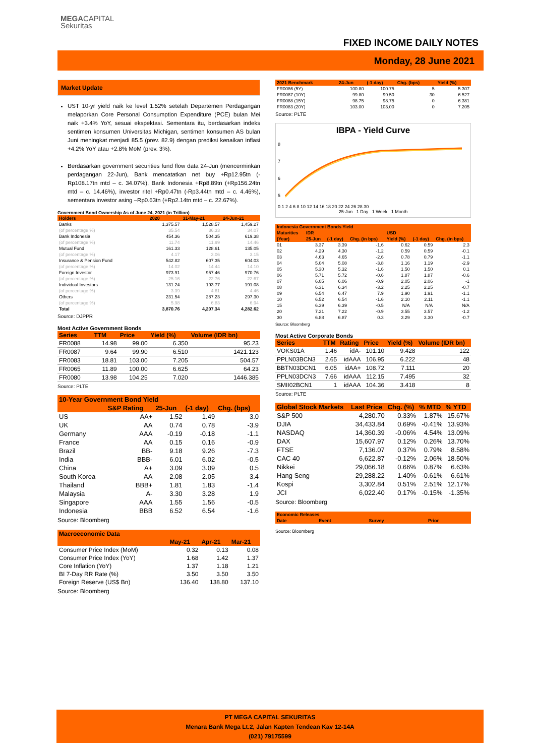MEGACAPITAL
Sekuritas
FIXED INCOME DAILY NOTES
Monday, 28 June 2021
Market Update
UST 10-yr yield naik ke level 1.52% setelah Departemen Perdagangan melaporkan Core Personal Consumption Expenditure (PCE) bulan Mei naik +3.4% YoY, sesuai ekspektasi. Sementara itu, berdasarkan indeks sentimen konsumen Universitas Michigan, sentimen konsumen AS bulan Juni meningkat menjadi 85.5 (prev. 82.9) dengan prediksi kenaikan inflasi +4.2% YoY atau +2.8% MoM (prev. 3%).
Berdasarkan government securities fund flow data 24-Jun (mencerminkan perdagangan 22-Jun), Bank mencatatkan net buy +Rp12.95tn (-Rp108.17tn mtd – c. 34.07%), Bank Indonesia +Rp8.89tn (+Rp156.24tn mtd – c. 14.46%), investor ritel +Rp0.47tn (-Rp3.44tn mtd – c. 4.46%), sementara investor asing –Rp0.63tn (+Rp2.14tn mtd – c. 22.67%).
Government Bond Ownership As of June 24, 2021 (in Trillion)
| Holders | 2020 | 31-May-21 | 24-Jun-21 |
| --- | --- | --- | --- |
| Banks | 1,375.57 | 1,528.57 | 1,459.27 |
| (of percentage %) | 35.54 | 36.33 | 34.07 |
| Bank Indonesia | 454.36 | 504.35 | 619.38 |
| (of percentage %) | 11.74 | 11.99 | 14.46 |
| Mutual Fund | 161.33 | 128.61 | 135.05 |
| (of percentage %) | 4.17 | 3.06 | 3.15 |
| Insurance & Pension Fund | 542.82 | 607.35 | 604.03 |
| (of percentage %) | 14.02 | 14.44 | 14.10 |
| Foreign Investor | 973.91 | 957.46 | 970.76 |
| (of percentage %) | 25.16 | 22.76 | 22.67 |
| Individual Investors | 131.24 | 193.77 | 191.08 |
| (of percentage %) | 3.39 | 4.61 | 4.46 |
| Others | 231.54 | 287.23 | 297.30 |
| (of percentage %) | 5.98 | 6.83 | 6.94 |
| Total | 3,870.76 | 4,207.34 | 4,282.62 |
Source: DJPPR
Most Active Government Bonds
| Series | TTM | Price | Yield (%) | Volume (IDR bn) |
| --- | --- | --- | --- | --- |
| FR0088 | 14.98 | 99.00 | 6.350 | 95.23 |
| FR0087 | 9.64 | 99.90 | 6.510 | 1421.123 |
| FR0083 | 18.81 | 103.00 | 7.205 | 504.57 |
| FR0065 | 11.89 | 100.00 | 6.625 | 64.23 |
| FR0080 | 13.98 | 104.25 | 7.020 | 1446.385 |
Source: PLTE
| 10-Year Government Bond Yield | | | | |
| --- | --- | --- | --- | --- |
| | S&P Rating | 25-Jun | (-1 day) | Chg. (bps) |
| US | AA+ | 1.52 | 1.49 | 3.0 |
| UK | AA | 0.74 | 0.78 | -3.9 |
| Germany | AAA | -0.19 | -0.18 | -1.1 |
| France | AA | 0.15 | 0.16 | -0.9 |
| Brazil | BB- | 9.18 | 9.26 | -7.3 |
| India | BBB- | 6.01 | 6.02 | -0.5 |
| China | A+ | 3.09 | 3.09 | 0.5 |
| South Korea | AA | 2.08 | 2.05 | 3.4 |
| Thailand | BBB+ | 1.81 | 1.83 | -1.4 |
| Malaysia | A- | 3.30 | 3.28 | 1.9 |
| Singapore | AAA | 1.55 | 1.56 | -0.5 |
| Indonesia | BBB | 6.52 | 6.54 | -1.6 |
Source: Bloomberg
| Macroeconomic Data | | | |
| --- | --- | --- | --- |
| | May-21 | Apr-21 | Mar-21 |
| Consumer Price Index (MoM) | 0.32 | 0.13 | 0.08 |
| Consumer Price Index (YoY) | 1.68 | 1.42 | 1.37 |
| Core Inflation (YoY) | 1.37 | 1.18 | 1.21 |
| BI 7-Day RR Rate (%) | 3.50 | 3.50 | 3.50 |
| Foreign Reserve (US$ Bn) | 136.40 | 138.80 | 137.10 |
Source: Bloomberg
| 2021 Benchmark | 24-Jun | (-1 day) | Chg. (bps) | Yield (%) |
| --- | --- | --- | --- | --- |
| FR0086 (5Y) | 100.80 | 100.75 | 5 | 5.307 |
| FR0087 (10Y) | 99.80 | 99.50 | 30 | 6.527 |
| FR0088 (15Y) | 98.75 | 98.75 | 0 | 6.381 |
| FR0083 (20Y) | 103.00 | 103.00 | 0 | 7.205 |
Source: PLTE
IBPA - Yield Curve
8
7
6
5
0.1 2 4 6 8 10 12 14 16 18 20 22 24 26 28 30
25-Jun 1 Day 1 Week 1 Month
| Indonesia Government Bonds Yield | | | | | | |
| --- | --- | --- | --- | --- | --- | --- |
| Maturities | IDR | | | USD | | |
| (Year) | 25-Jun | (-1 day) | Chg. (in bps) | Yield (%) | (-1 day) | Chg. (in bps) |
| 01 | 3.37 | 3.39 | -1.6 | 0.62 | 0.59 | 2.3 |
| 02 | 4.29 | 4.30 | -1.2 | 0.59 | 0.59 | -0.1 |
| 03 | 4.63 | 4.65 | -2.6 | 0.78 | 0.79 | -1.1 |
| 04 | 5.04 | 5.08 | -3.8 | 1.16 | 1.19 | -2.9 |
| 05 | 5.30 | 5.32 | -1.6 | 1.50 | 1.50 | 0.1 |
| 06 | 5.71 | 5.72 | -0.6 | 1.87 | 1.87 | -0.6 |
| 07 | 6.05 | 6.06 | -0.9 | 2.05 | 2.06 | -1 |
| 08 | 6.31 | 6.34 | -3.2 | 2.25 | 2.25 | -0.7 |
| 09 | 6.54 | 6.47 | 7.9 | 1.90 | 1.91 | -1.1 |
| 10 | 6.52 | 6.54 | -1.6 | 2.10 | 2.11 | -1.1 |
| 15 | 6.39 | 6.39 | -0.5 | N/A | N/A | N/A |
| 20 | 7.21 | 7.22 | -0.9 | 3.55 | 3.57 | -1.2 |
| 30 | 6.88 | 6.87 | 0.3 | 3.29 | 3.30 | -0.7 |
Source: Bloomberg
Most Active Corporate Bonds
| Series | TTM | Rating | Price | Yield (%) | Volume (IDR bn) |
| --- | --- | --- | --- | --- | --- |
| VOKS01A | 1.46 | idA- | 101.10 | 9.428 | 122 |
| PPLN03BCN3 | 2.65 | idAAA | 106.95 | 6.222 | 48 |
| BBTN03DCN1 | 6.05 | idAA+ | 108.72 | 7.111 | 20 |
| PPLN03DCN3 | 7.66 | idAAA | 112.15 | 7.495 | 32 |
| SMII02BCN1 | 1 | idAAA | 104.36 | 3.418 | 8 |
Source: PLTE
| Global Stock Markets | Last Price | Chg. (%) | % MTD | % YTD |
| --- | --- | --- | --- | --- |
| S&P 500 | 4,280.70 | 0.33% | 1.87% | 15.67% |
| DJIA | 34,433.84 | 0.69% | -0.41% | 13.93% |
| NASDAQ | 14,360.39 | -0.06% | 4.54% | 13.09% |
| DAX | 15,607.97 | 0.12% | 0.26% | 13.70% |
| FTSE | 7,136.07 | 0.37% | 0.79% | 8.58% |
| CAC 40 | 6,622.87 | -0.12% | 2.06% | 18.50% |
| Nikkei | 29,066.18 | 0.66% | 0.87% | 6.63% |
| Hang Seng | 29,288.22 | 1.40% | -0.61% | 6.61% |
| Kospi | 3,302.84 | 0.51% | 2.51% | 12.17% |
| JCI | 6,022.40 | 0.17% | -0.15% | -1.35% |
Source: Bloomberg
| Economic Releases | | | |
| --- | --- | --- | --- |
| Date | Event | Survey | Prior |
Source: Bloomberg
PT MEGA CAPITAL SEKURITAS
Menara Bank Mega Lt.2, Jalan Kapten Tendean Kav 12-14A
(021) 79175599